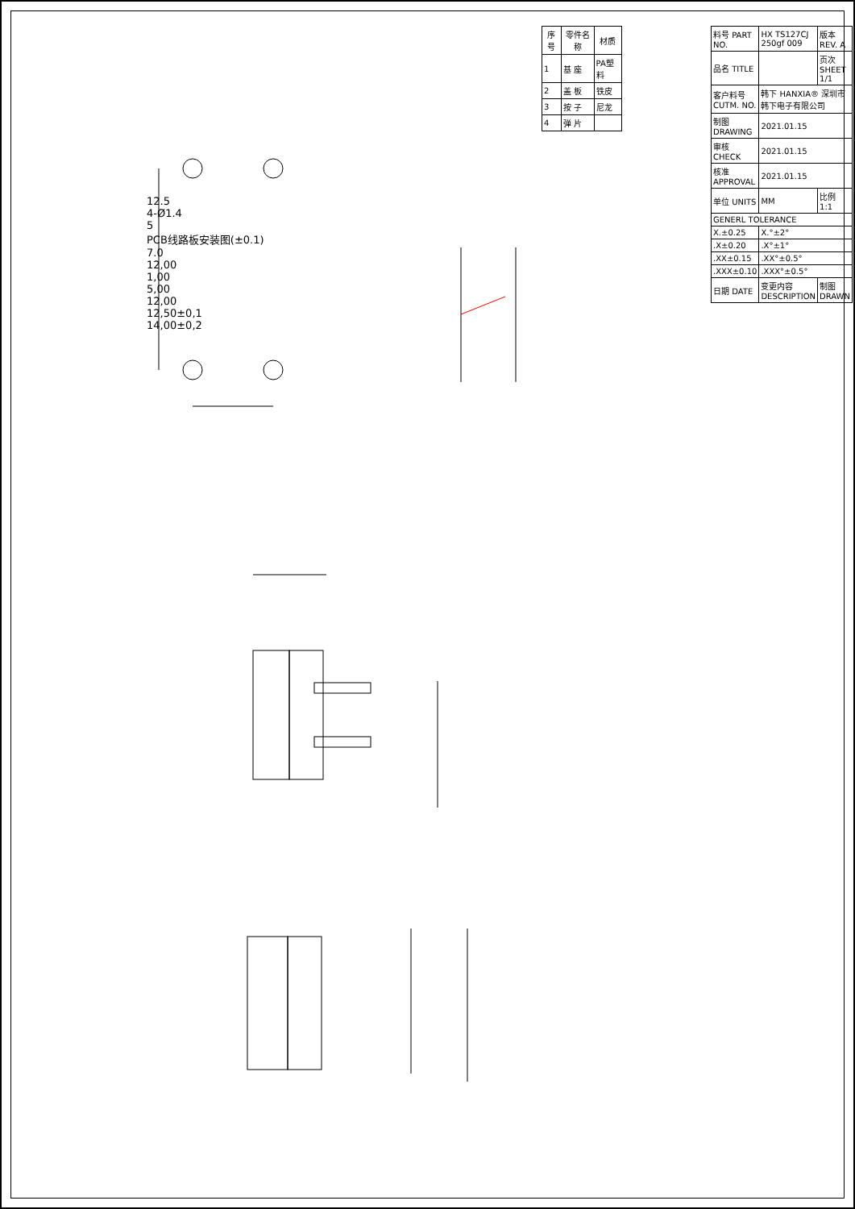12.5
4-Ø1.4
5
PCB线路板安装图(±0.1)
7.0
12,00
1,00
5,00
12,00
12,50±0,1
14,00±0,2
| 序号 | 零件名称 | 材质 |
| --- | --- | --- |
| 1 | 基 座 | PA塑料 |
| 2 | 盖 板 | 铁皮 |
| 3 | 按 子 | 尼龙 |
| 4 | 弹 片 | |
| 料号 PART NO. | HX TS127CJ 250gf 009 | 版本 REV. A |
| 品名 TITLE | | 页次 SHEET 1/1 |
| 客户料号 CUTM. NO. | 韩下 HANXIA® 深圳市韩下电子有限公司 | |
| 制图 DRAWING | 2021.01.15 | |
| 审核 CHECK | 2021.01.15 | |
| 核准 APPROVAL | 2021.01.15 | |
| 单位 UNITS | MM | 比例 1:1 |
| GENERL TOLERANCE | | |
| X.±0.25 | X.°±2° | |
| .X±0.20 | .X°±1° | |
| .XX±0.15 | .XX°±0.5° | |
| .XXX±0.10 | .XXX°±0.5° | |
| 日期 DATE | 变更内容 DESCRIPTION | 制图 DRAWN |